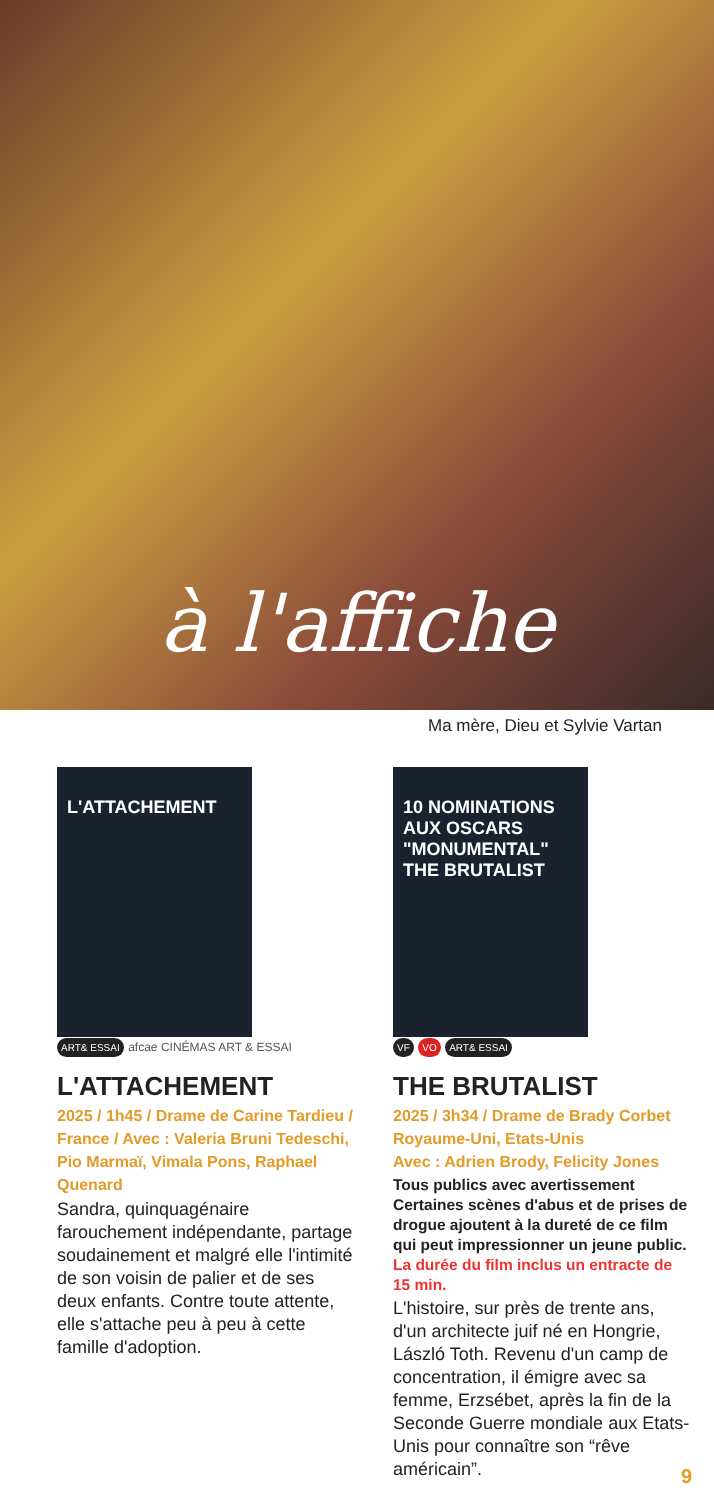à l'affiche
Ma mère, Dieu et Sylvie Vartan
L'ATTACHEMENT
ART& ESSAI afcae CINÉMAS ART & ESSAI
L'ATTACHEMENT
2025 / 1h45 / Drame de Carine Tardieu / France / Avec : Valeria Bruni Tedeschi, Pio Marmaï, Vimala Pons, Raphael Quenard
Sandra, quinquagénaire farouchement indépendante, partage soudainement et malgré elle l'intimité de son voisin de palier et de ses deux enfants. Contre toute attente, elle s'attache peu à peu à cette famille d'adoption.
10 NOMINATIONS AUX OSCARS
"MONUMENTAL"
THE BRUTALIST
VF VO ART& ESSAI
THE BRUTALIST
2025 / 3h34 / Drame de Brady Corbet
Royaume-Uni, Etats-Unis
Avec : Adrien Brody, Felicity Jones
Tous publics avec avertissement
Certaines scènes d'abus et de prises de drogue ajoutent à la dureté de ce film qui peut impressionner un jeune public. La durée du film inclus un entracte de 15 min.
L'histoire, sur près de trente ans, d'un architecte juif né en Hongrie, László Toth. Revenu d'un camp de concentration, il émigre avec sa femme, Erzsébet, après la fin de la Seconde Guerre mondiale aux Etats-Unis pour connaître son “rêve américain”.
9